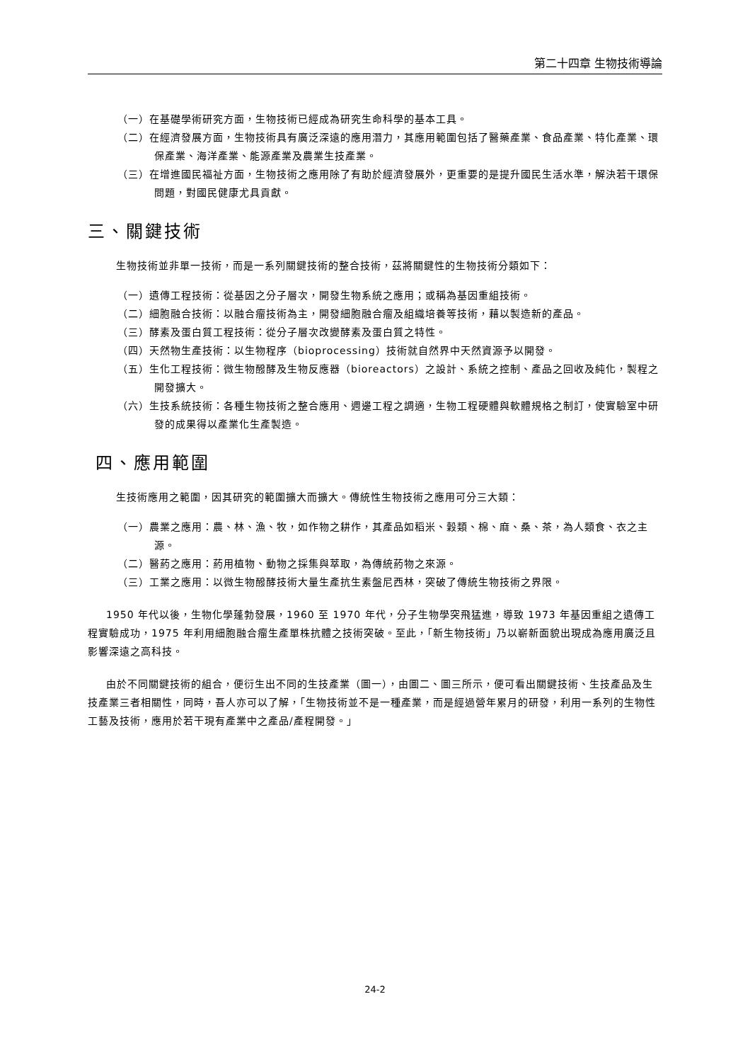第二十四章 生物技術導論
（一）在基礎學術研究方面，生物技術已經成為研究生命科學的基本工具。
（二）在經濟發展方面，生物技術具有廣泛深遠的應用潛力，其應用範圍包括了醫藥產業、食品產業、特化產業、環保產業、海洋產業、能源產業及農業生技產業。
（三）在增進國民福祉方面，生物技術之應用除了有助於經濟發展外，更重要的是提升國民生活水準，解決若干環保問題，對國民健康尤具貢獻。
三、關鍵技術
生物技術並非單一技術，而是一系列關鍵技術的整合技術，茲將關鍵性的生物技術分類如下：
（一）遺傳工程技術：從基因之分子層次，開發生物系統之應用；或稱為基因重組技術。
（二）細胞融合技術：以融合瘤技術為主，開發細胞融合瘤及組織培養等技術，藉以製造新的產品。
（三）酵素及蛋白質工程技術：從分子層次改變酵素及蛋白質之特性。
（四）天然物生產技術：以生物程序（bioprocessing）技術就自然界中天然資源予以開發。
（五）生化工程技術：微生物醱酵及生物反應器（bioreactors）之設計、系統之控制、產品之回收及純化，製程之開發擴大。
（六）生技系統技術：各種生物技術之整合應用、週邊工程之調適，生物工程硬體與軟體規格之制訂，使實驗室中研發的成果得以產業化生產製造。
四、應用範圍
生技術應用之範圍，因其研究的範圍擴大而擴大。傳統性生物技術之應用可分三大類：
（一）農業之應用：農、林、漁、牧，如作物之耕作，其產品如稻米、穀類、棉、麻、桑、茶，為人類食、衣之主源。
（二）醫葯之應用：葯用植物、動物之採集與萃取，為傳統葯物之來源。
（三）工業之應用：以微生物醱酵技術大量生產抗生素盤尼西林，突破了傳統生物技術之界限。
1950 年代以後，生物化學蓬勃發展，1960 至 1970 年代，分子生物學突飛猛進，導致 1973 年基因重組之遺傳工程實驗成功，1975 年利用細胞融合瘤生產單株抗體之技術突破。至此，「新生物技術」乃以嶄新面貌出現成為應用廣泛且影響深遠之高科技。
由於不同關鍵技術的組合，便衍生出不同的生技產業（圖一），由圖二、圖三所示，便可看出關鍵技術、生技產品及生技產業三者相關性，同時，吾人亦可以了解，「生物技術並不是一種產業，而是經過營年累月的研發，利用一系列的生物性工藝及技術，應用於若干現有產業中之產品/產程開發。」
24-2